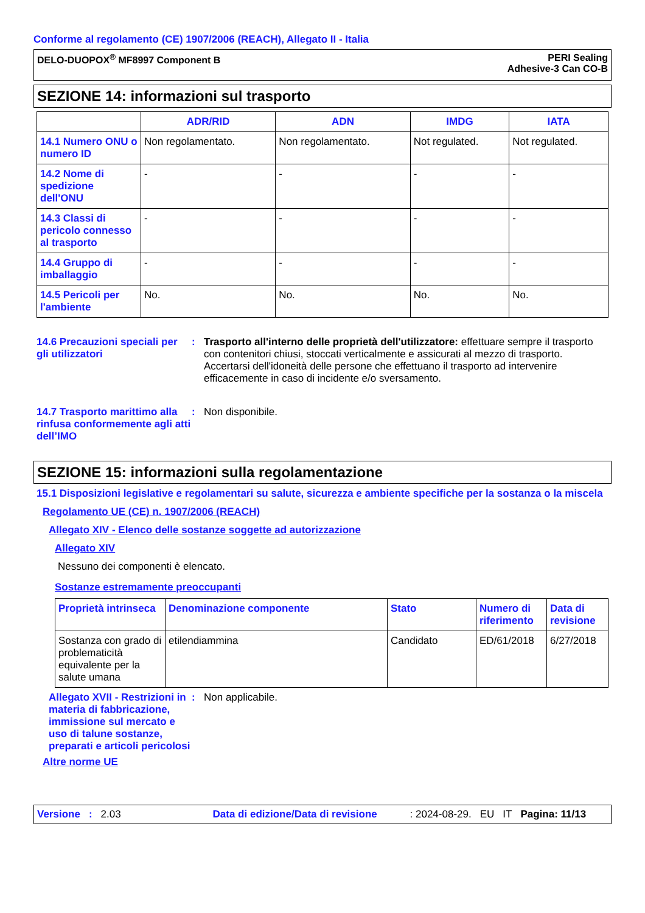Conforme al regolamento (CE) 1907/2006 (REACH), Allegato II - Italia
DELO-DUOPOX<sup>®</sup> MF8997 Component B
PERI Sealing
Adhesive-3 Can CO-B
SEZIONE 14: informazioni sul trasporto
| | ADR/RID | ADN | IMDG | IATA |
| --- | --- | --- | --- | --- |
| 14.1 Numero ONU o numero ID | Non regolamentato. | Non regolamentato. | Not regulated. | Not regulated. |
| 14.2 Nome di spedizione dell'ONU | - | - | - | - |
| 14.3 Classi di pericolo connesso al trasporto | - | - | - | - |
| 14.4 Gruppo di imballaggio | - | - | - | - |
| 14.5 Pericoli per l'ambiente | No. | No. | No. | No. |
14.6 Precauzioni speciali per gli utilizzatori
: Trasporto all'interno delle proprietà dell'utilizzatore: effettuare sempre il trasporto con contenitori chiusi, stoccati verticalmente e assicurati al mezzo di trasporto. Accertarsi dell'idoneità delle persone che effettuano il trasporto ad intervenire efficacemente in caso di incidente e/o sversamento.
14.7 Trasporto marittimo alla rinfusa conformemente agli atti dell’IMO
: Non disponibile.
SEZIONE 15: informazioni sulla regolamentazione
15.1 Disposizioni legislative e regolamentari su salute, sicurezza e ambiente specifiche per la sostanza o la miscela
Regolamento UE (CE) n. 1907/2006 (REACH)
Allegato XIV - Elenco delle sostanze soggette ad autorizzazione
Allegato XIV
Nessuno dei componenti è elencato.
Sostanze estremamente preoccupanti
| Proprietà intrinseca | Denominazione componente | Stato | Numero di riferimento | Data di revisione |
| Sostanza con grado di problematicità equivalente per la salute umana | etilendiammina | Candidato | ED/61/2018 | 6/27/2018 |
Allegato XVII - Restrizioni in materia di fabbricazione, immissione sul mercato e uso di talune sostanze, preparati e articoli pericolosi
: Non applicabile.
Altre norme UE
Versione: 2.03 Data di edizione/Data di revisione: 2024-08-29. EU IT Pagina: 11/13